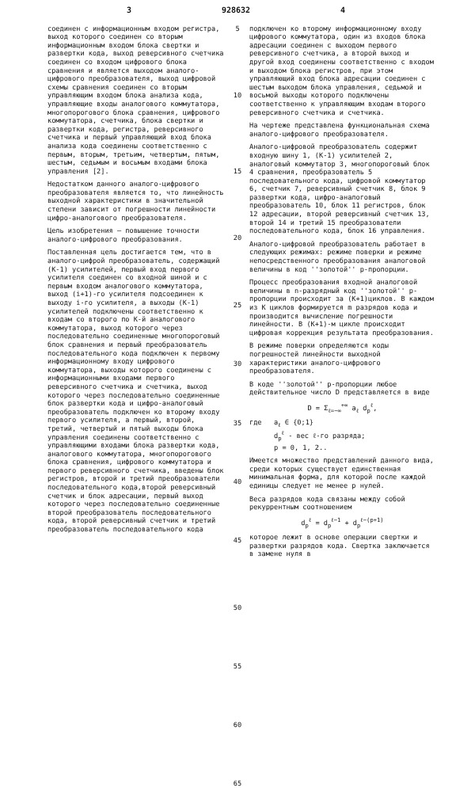3 928632 4
соединен с информационным входом регистра, выход которого соединен со вторым информационным входом блока свертки и развертки кода, выход реверсивного счетчика соединен со входом цифрового блока сравнения и является выходом аналого-цифрового преобразователя, выход цифровой схемы сравнения соединен со вторым управляющим входом блока анализа кода, управляющие входы аналогового коммутатора, многопорогового блока сравнения, цифрового коммутатора, счетчика, блока свертки и развертки кода, регистра, реверсивного счетчика и первый управляющий вход блока анализа кода соединены соответственно с первым, вторым, третьим, четвертым, пятым, шестым, седьмым и восьмым входами блока управления [2].
Недостатком данного аналого-цифрового преобразователя является то, что линейность выходной характеристики в значительной степени зависит от погрешности линейности цифро-аналогового преобразователя.
Цель изобретения – повышение точности аналого-цифрового преобразования.
Поставленная цель достигается тем, что в аналого-цифрой преобразователь, содержащий (К-1) усилителей, первый вход первого усилителя соединен со входной шиной и с первым входом аналогового коммутатора, выход (i+1)-го усилителя подсоединен к выходу i-го усилителя, а выходы (К-1) усилителей подключены соответственно к входам со второго по К-й аналогового коммутатора, выход которого через последовательно соединенные многопороговый блок сравнения и первый преобразователь последовательного кода подключен к первому информационному входу цифрового коммутатора, выходы которого соединены с информационными входами первого реверсивного счетчика и счетчика, выход которого через последовательно соединенные блок развертки кода и цифро-аналоговый преобразователь подключен ко второму входу первого усилителя, а первый, второй, третий, четвертый и пятый выходы блока управления соединены соответственно с управляющими входами блока развертки кода, аналогового коммутатора, многопорогового блока сравнения, цифрового коммутатора и первого реверсивного счетчика, введены блок регистров, второй и третий преобразователи последовательного кода,второй реверсивный счетчик и блок адресации, первый выход которого через последовательно соединенные второй преобразователь последовательного кода, второй реверсивный счетчик и третий преобразователь последовательного кода
5
10
15
20
25
30
35
40
45
50
55
60
65
подключен ко второму информационному входу цифрового коммутатора, один из входов блока адресации соединен с выходом первого реверсивного счетчика, а второй выход и другой вход соединены соответственно с входом и выходом блока регистров, при этом управляющий вход блока адресации соединен с шестым выходом блока управления, седьмой и восьмой выходы которого подключены соответственно к управляющим входам второго реверсивного счетчика и счетчика.
На чертеже представлена функциональная схема аналого-цифрового преобразователя.
Аналого-цифровой преобразователь содержит входную шину 1, (К-1) усилителей 2, аналоговый коммутатор 3, многопороговый блок 4 сравнения, преобразователь 5 последовательного кода, цифровой коммутатор 6, счетчик 7, реверсивный счетчик 8, блок 9 развертки кода, цифро-аналоговый преобразователь 10, блок 11 регистров, блок 12 адресации, второй реверсивный счетчик 13, второй 14 и третий 15 преобразователи последовательного кода, блок 16 управления.
Аналого-цифровой преобразователь работает в следующих режимах: режиме поверки и режиме непосредственного преобразования аналоговой величины в код ''золотой'' р-пропорции.
Процесс преобразования входной аналоговой величины в n-разрядный код ''золотой'' р-пропорции происходит за (К+1)циклов. В каждом из К циклов формируется m разрядов кода и производится вычисление погрешности линейности. В (К+1)-м цикле происходит цифровая коррекция результата преобразования.
В режиме поверки определяются коды погрешностей линейности выходной характеристики аналого-цифрового преобразователя.
В коде ''золотой'' р-пропорции любое действительное число D представляется в виде
D = Σ<sub>ℓ=−∞</sub><sup>+∞</sup> a<sub>ℓ</sub> d<sub>p</sub><sup>ℓ</sup>,
где a<sub>ℓ</sub> ∈ {0;1}
d<sub>p</sub><sup>ℓ</sup> - вес ℓ-го разряда;
p = 0, 1, 2..
Имеется множество представлений данного вида, среди которых существует единственная минимальная форма, для которой после каждой единицы следует не менее p нулей.
Веса разрядов кода связаны между собой рекуррентным соотношением
d<sub>p</sub><sup>ℓ</sup> = d<sub>p</sub><sup>ℓ−1</sup> + d<sub>p</sub><sup>ℓ−(p+1)</sup>
которое лежит в основе операции свертки и развертки разрядов кода. Свертка заключается в замене нуля в